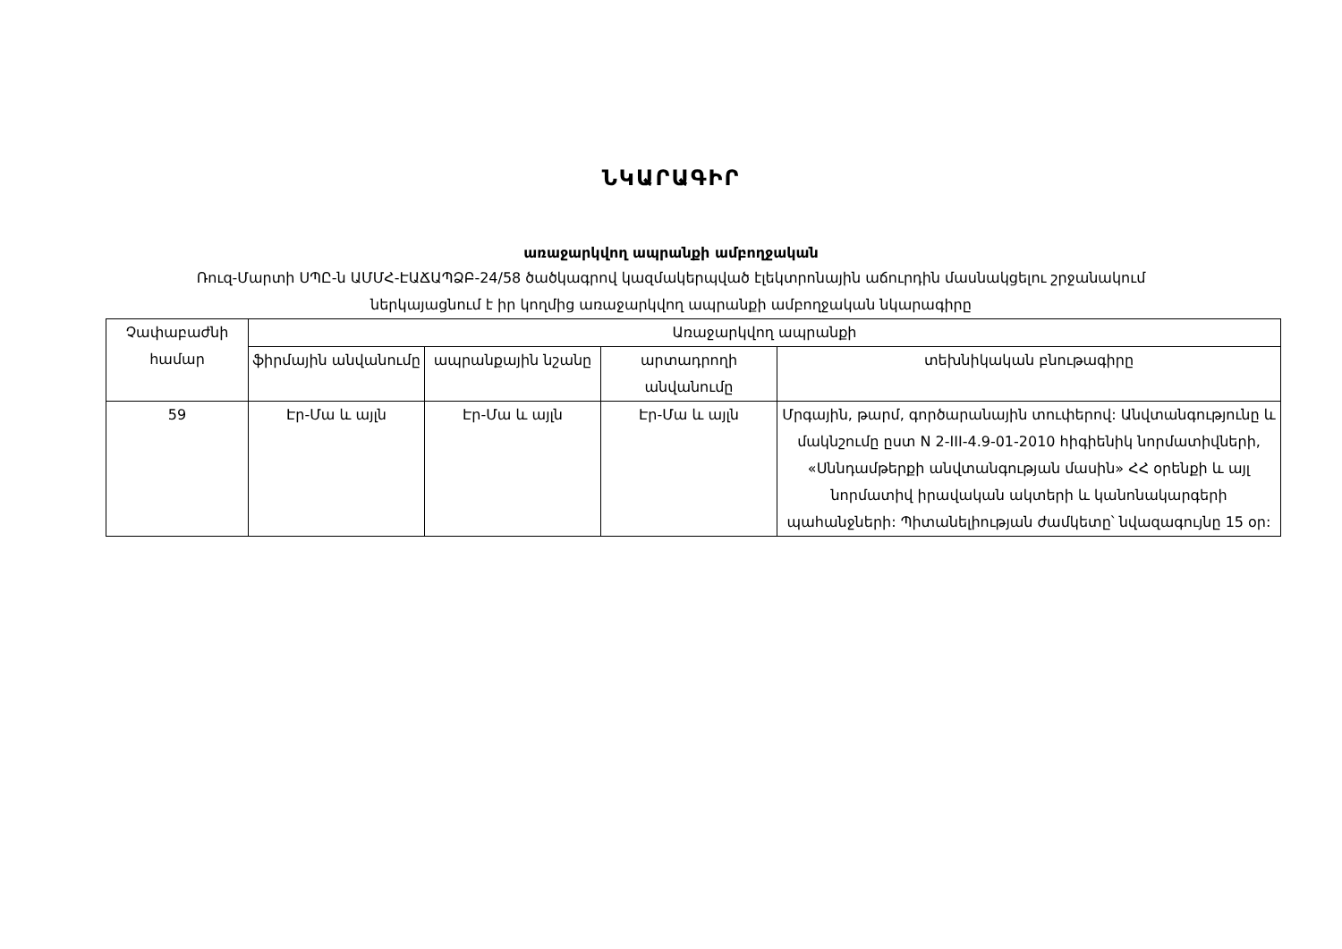ՆԿԱՐԱԳԻՐ
առաջարկվող ապրանքի ամբողջական
Ռուզ-Մարտի ՍՊԸ-ն ԱՄՄՀ-ԷԱՃԱՊՁԲ-24/58 ծածկագրով կազմակերպված էլեկտրոնային աճուրդին մասնակցելու շրջանակում
ներկայացնում է իր կողմից առաջարկվող ապրանքի ամբողջական նկարագիրը
| Չափաբաժնի համար | Առաջարկվող ապրանքի | | | |
| --- | --- | --- | --- | --- |
| | ֆիրմային անվանումը | ապրանքային նշանը | արտադրողի անվանումը | տեխնիկական բնութագիրը |
| 59 | Էր-Մա և այլն | Էր-Մա և այլն | Էր-Մա և այլն | Մրգային, թարմ, գործարանային տուփերով: Անվտանգությունը և մակնշումը ըստ N 2-III-4.9-01-2010 հիգիենիկ նորմատիվների, «Սննդամթերքի անվտանգության մասին» ՀՀ օրենքի և այլ նորմատիվ իրավական ակտերի և կանոնակարգերի պահանջների: Պիտանելիության ժամկետը՝ նվազագույնը 15 օր: |